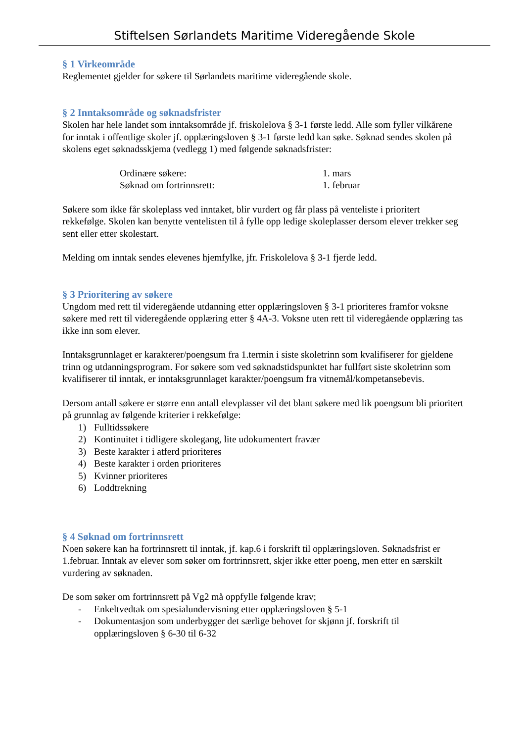Stiftelsen Sørlandets Maritime Videregående Skole
§ 1 Virkeområde
Reglementet gjelder for søkere til Sørlandets maritime videregående skole.
§ 2 Inntaksområde og søknadsfrister
Skolen har hele landet som inntaksområde jf. friskolelova § 3-1 første ledd. Alle som fyller vilkårene for inntak i offentlige skoler jf. opplæringsloven § 3-1 første ledd kan søke. Søknad sendes skolen på skolens eget søknadsskjema (vedlegg 1) med følgende søknadsfrister:
Ordinære søkere:
1. mars
Søknad om fortrinnsrett:
1. februar
Søkere som ikke får skoleplass ved inntaket, blir vurdert og får plass på venteliste i prioritert rekkefølge. Skolen kan benytte ventelisten til å fylle opp ledige skoleplasser dersom elever trekker seg sent eller etter skolestart.
Melding om inntak sendes elevenes hjemfylke, jfr. Friskolelova § 3-1 fjerde ledd.
§ 3 Prioritering av søkere
Ungdom med rett til videregående utdanning etter opplæringsloven § 3-1 prioriteres framfor voksne søkere med rett til videregående opplæring etter § 4A-3. Voksne uten rett til videregående opplæring tas ikke inn som elever.
Inntaksgrunnlaget er karakterer/poengsum fra 1.termin i siste skoletrinn som kvalifiserer for gjeldene trinn og utdanningsprogram. For søkere som ved søknadstidspunktet har fullført siste skoletrinn som kvalifiserer til inntak, er inntaksgrunnlaget karakter/poengsum fra vitnemål/kompetansebevis.
Dersom antall søkere er større enn antall elevplasser vil det blant søkere med lik poengsum bli prioritert på grunnlag av følgende kriterier i rekkefølge:
1) Fulltidssøkere
2) Kontinuitet i tidligere skolegang, lite udokumentert fravær
3) Beste karakter i atferd prioriteres
4) Beste karakter i orden prioriteres
5) Kvinner prioriteres
6) Loddtrekning
§ 4 Søknad om fortrinnsrett
Noen søkere kan ha fortrinnsrett til inntak, jf. kap.6 i forskrift til opplæringsloven. Søknadsfrist er 1.februar. Inntak av elever som søker om fortrinnsrett, skjer ikke etter poeng, men etter en særskilt vurdering av søknaden.
De som søker om fortrinnsrett på Vg2 må oppfylle følgende krav;
- Enkeltvedtak om spesialundervisning etter opplæringsloven § 5-1
- Dokumentasjon som underbygger det særlige behovet for skjønn jf. forskrift til opplæringsloven § 6-30 til 6-32